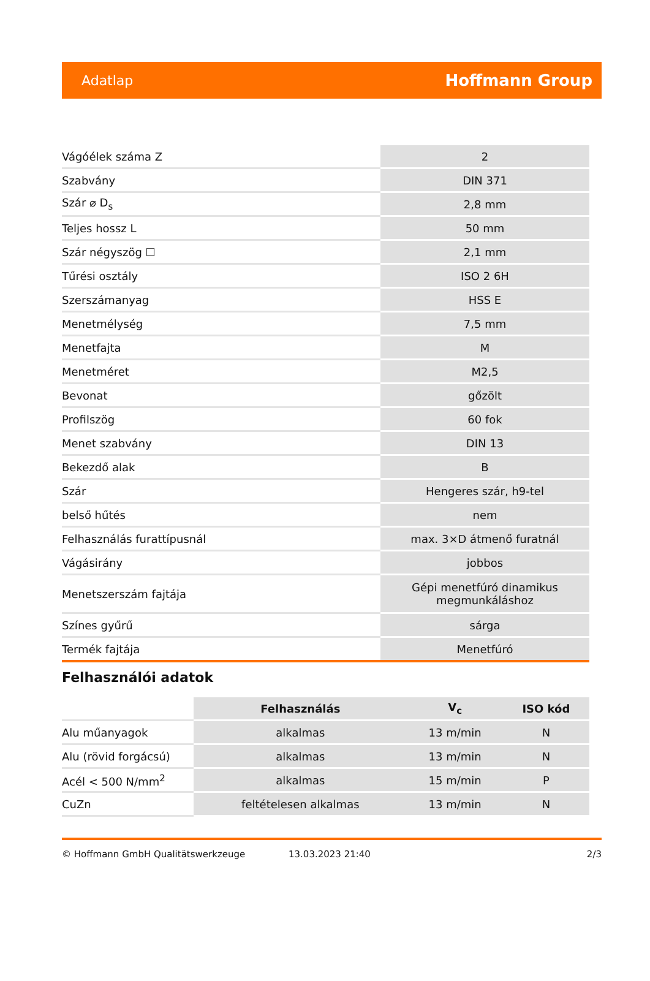Adatlap Hoffmann Group
| Vágóélek száma Z | 2 |
| Szabvány | DIN 371 |
| Szár ⌀ D<sub>s</sub> | 2,8 mm |
| Teljes hossz L | 50 mm |
| Szár négyszög ☐ | 2,1 mm |
| Tűrési osztály | ISO 2 6H |
| Szerszámanyag | HSS E |
| Menetmélység | 7,5 mm |
| Menetfajta | M |
| Menetméret | M2,5 |
| Bevonat | gőzölt |
| Profilszög | 60 fok |
| Menet szabvány | DIN 13 |
| Bekezdő alak | B |
| Szár | Hengeres szár, h9-tel |
| belső hűtés | nem |
| Felhasználás furattípusnál | max. 3×D átmenő furatnál |
| Vágásirány | jobbos |
| Menetszerszám fajtája | Gépi menetfúró dinamikus megmunkáláshoz |
| Színes gyűrű | sárga |
| Termék fajtája | Menetfúró |
Felhasználói adatok
| | Felhasználás | V<sub>c</sub> | ISO kód |
| --- | --- | --- | --- |
| Alu műanyagok | alkalmas | 13 m/min | N |
| Alu (rövid forgácsú) | alkalmas | 13 m/min | N |
| Acél < 500 N/mm<sup>2</sup> | alkalmas | 15 m/min | P |
| CuZn | feltételesen alkalmas | 13 m/min | N |
© Hoffmann GmbH Qualitätswerkzeuge 13.03.2023 21:40 2/3